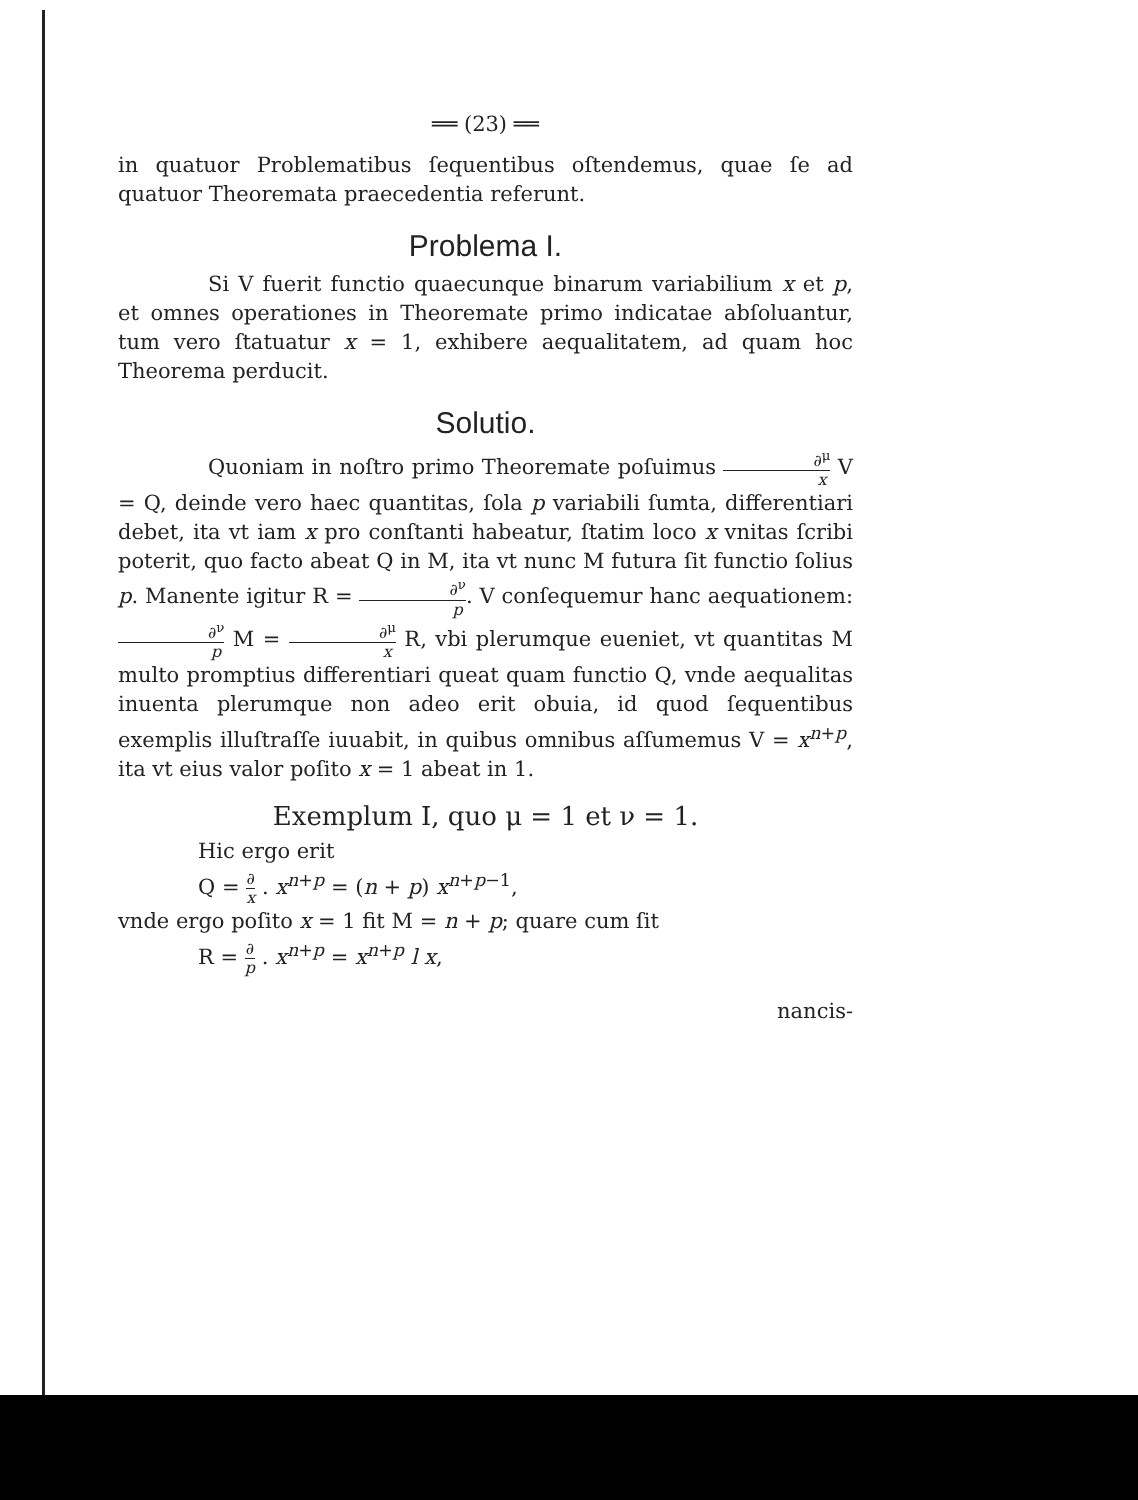══ (23) ══
in quatuor Problematibus ſequentibus oſtendemus, quae ſe ad quatuor Theoremata praecedentia referunt.
Problema I.
Si V fuerit functio quaecunque binarum variabilium x et p, et omnes operationes in Theoremate primo indicatae abſoluantur, tum vero ſtatuatur x = 1, exhibere aequalitatem, ad quam hoc Theorema perducit.
Solutio.
Quoniam in noſtro primo Theoremate poſuimus ∂<sup>μ</sup> x V = Q, deinde vero haec quantitas, ſola p variabili ſumta, differentiari debet, ita vt iam x pro conſtanti habeatur, ſtatim loco x vnitas ſcribi poterit, quo facto abeat Q in M, ita vt nunc M futura ſit functio ſolius p. Manente igitur R = ∂<sup>ν</sup> p. V conſequemur hanc aequationem: ∂<sup>ν</sup> p M = ∂<sup>μ</sup> x R, vbi plerumque eueniet, vt quantitas M multo promptius differentiari queat quam functio Q, vnde aequalitas inuenta plerumque non adeo erit obuia, id quod ſequentibus exemplis illuſtraſſe iuuabit, in quibus omnibus aſſumemus V = x<sup>n+p</sup>, ita vt eius valor poſito x = 1 abeat in 1.
Exemplum I, quo μ = 1 et ν = 1.
Hic ergo erit
Q = ∂ x . x<sup>n+p</sup> = (n + p) x<sup>n+p−1</sup>,
vnde ergo poſito x = 1 fit M = n + p; quare cum ſit
R = ∂ p . x<sup>n+p</sup> = x<sup>n+p</sup> l x,
nancis-